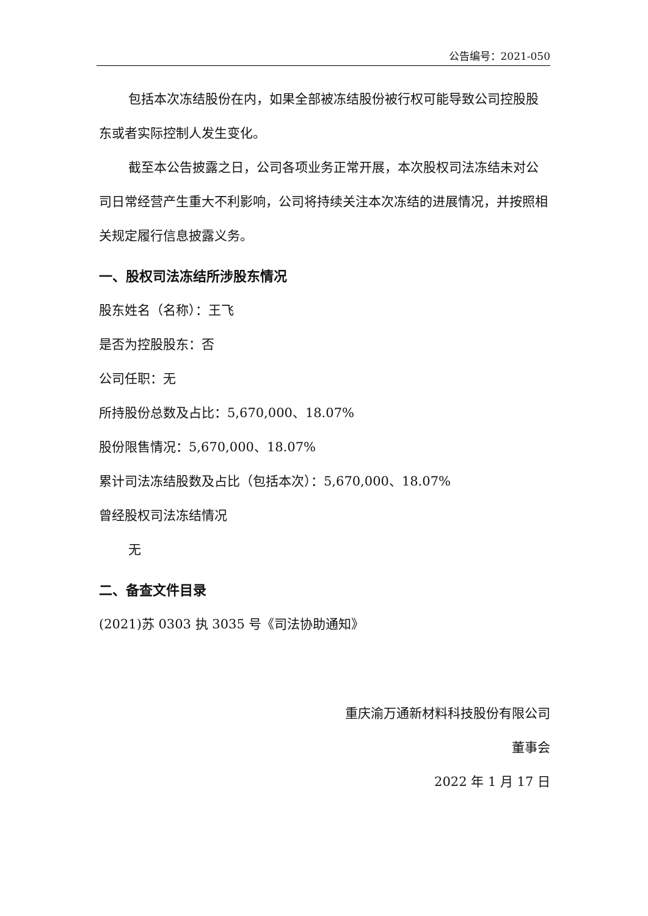公告编号：2021-050
包括本次冻结股份在内，如果全部被冻结股份被行权可能导致公司控股股东或者实际控制人发生变化。
截至本公告披露之日，公司各项业务正常开展，本次股权司法冻结未对公司日常经营产生重大不利影响，公司将持续关注本次冻结的进展情况，并按照相关规定履行信息披露义务。
一、股权司法冻结所涉股东情况
股东姓名（名称）：王飞
是否为控股股东：否
公司任职：无
所持股份总数及占比：5,670,000、18.07%
股份限售情况：5,670,000、18.07%
累计司法冻结股数及占比（包括本次）：5,670,000、18.07%
曾经股权司法冻结情况
无
二、备查文件目录
(2021)苏 0303 执 3035 号《司法协助通知》
重庆渝万通新材料科技股份有限公司
董事会
2022 年 1 月 17 日